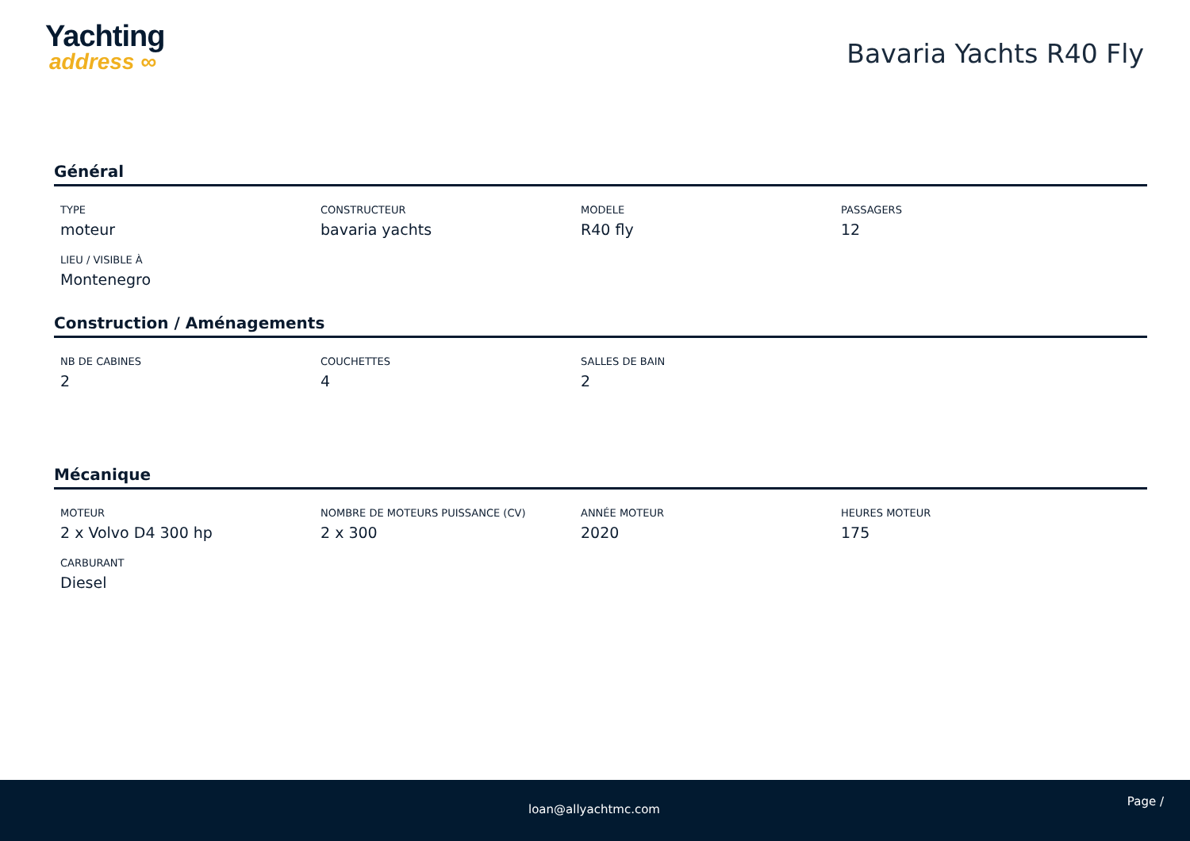Yachting
address ∞
Bavaria Yachts R40 Fly
Général
TYPE
moteur
CONSTRUCTEUR
bavaria yachts
MODELE
R40 fly
PASSAGERS
12
LIEU / VISIBLE À
Montenegro
Construction / Aménagements
NB DE CABINES
2
COUCHETTES
4
SALLES DE BAIN
2
Mécanique
MOTEUR
2 x Volvo D4 300 hp
NOMBRE DE MOTEURS PUISSANCE (CV)
2 x 300
ANNÉE MOTEUR
2020
HEURES MOTEUR
175
CARBURANT
Diesel
loan@allyachtmc.com
Page /